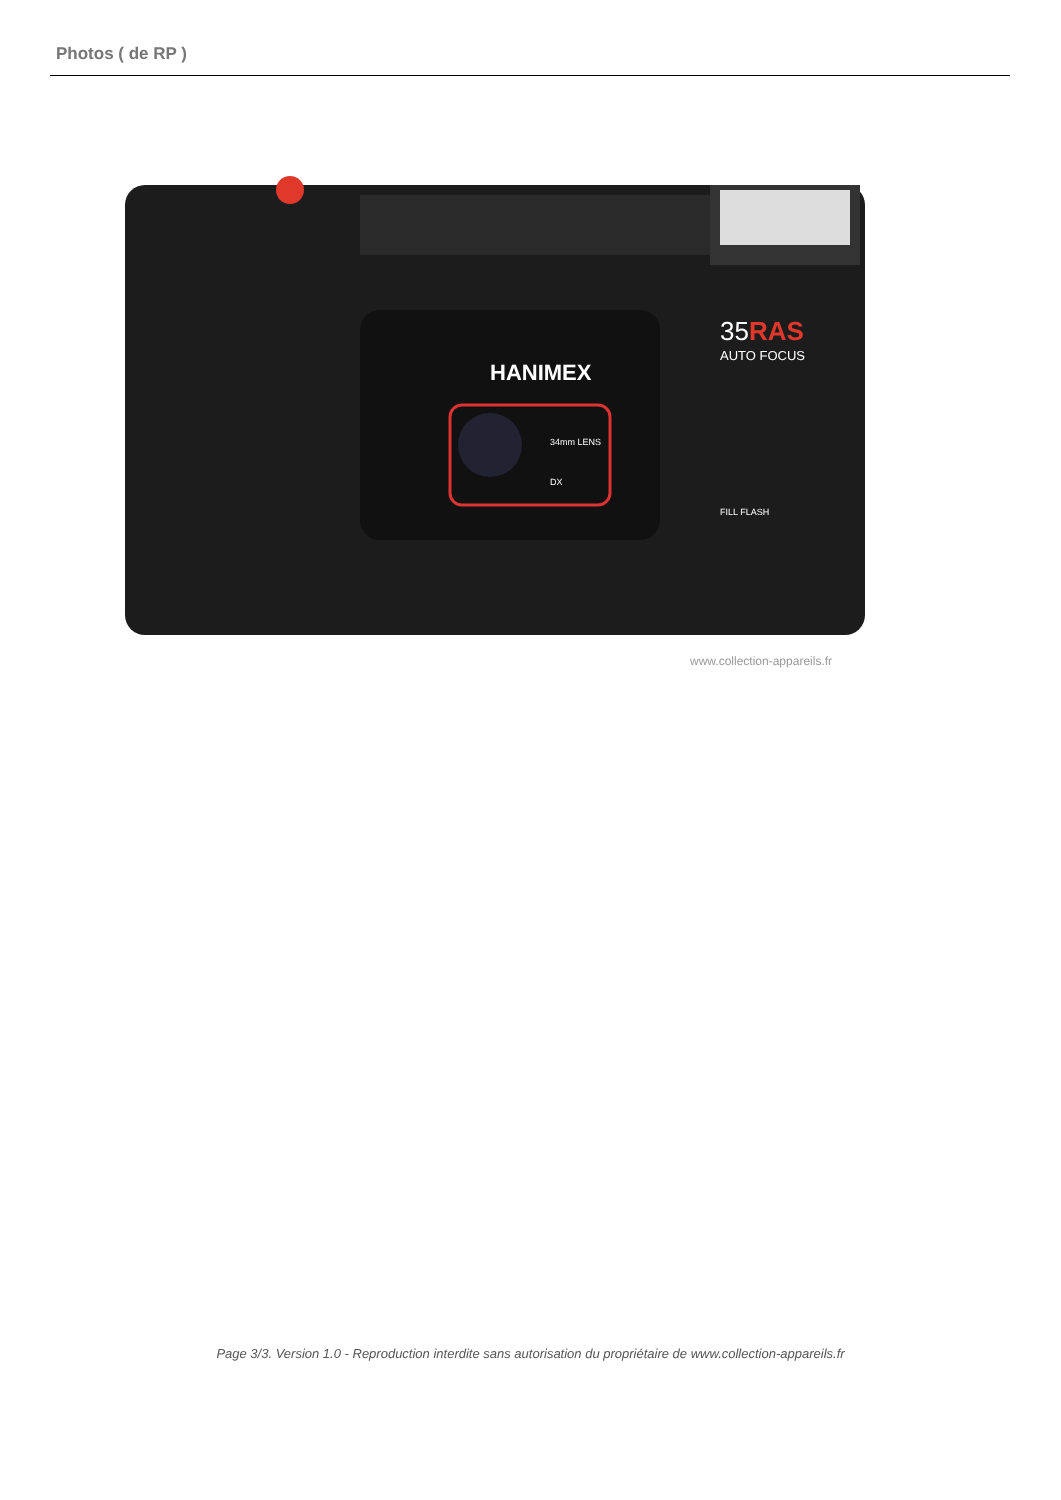Photos ( de RP )
HANIMEX
35RAS
AUTO FOCUS
34mm LENS
DX
FILL FLASH
www.collection-appareils.fr
Page 3/3. Version 1.0 - Reproduction interdite sans autorisation du propriétaire de www.collection-appareils.fr